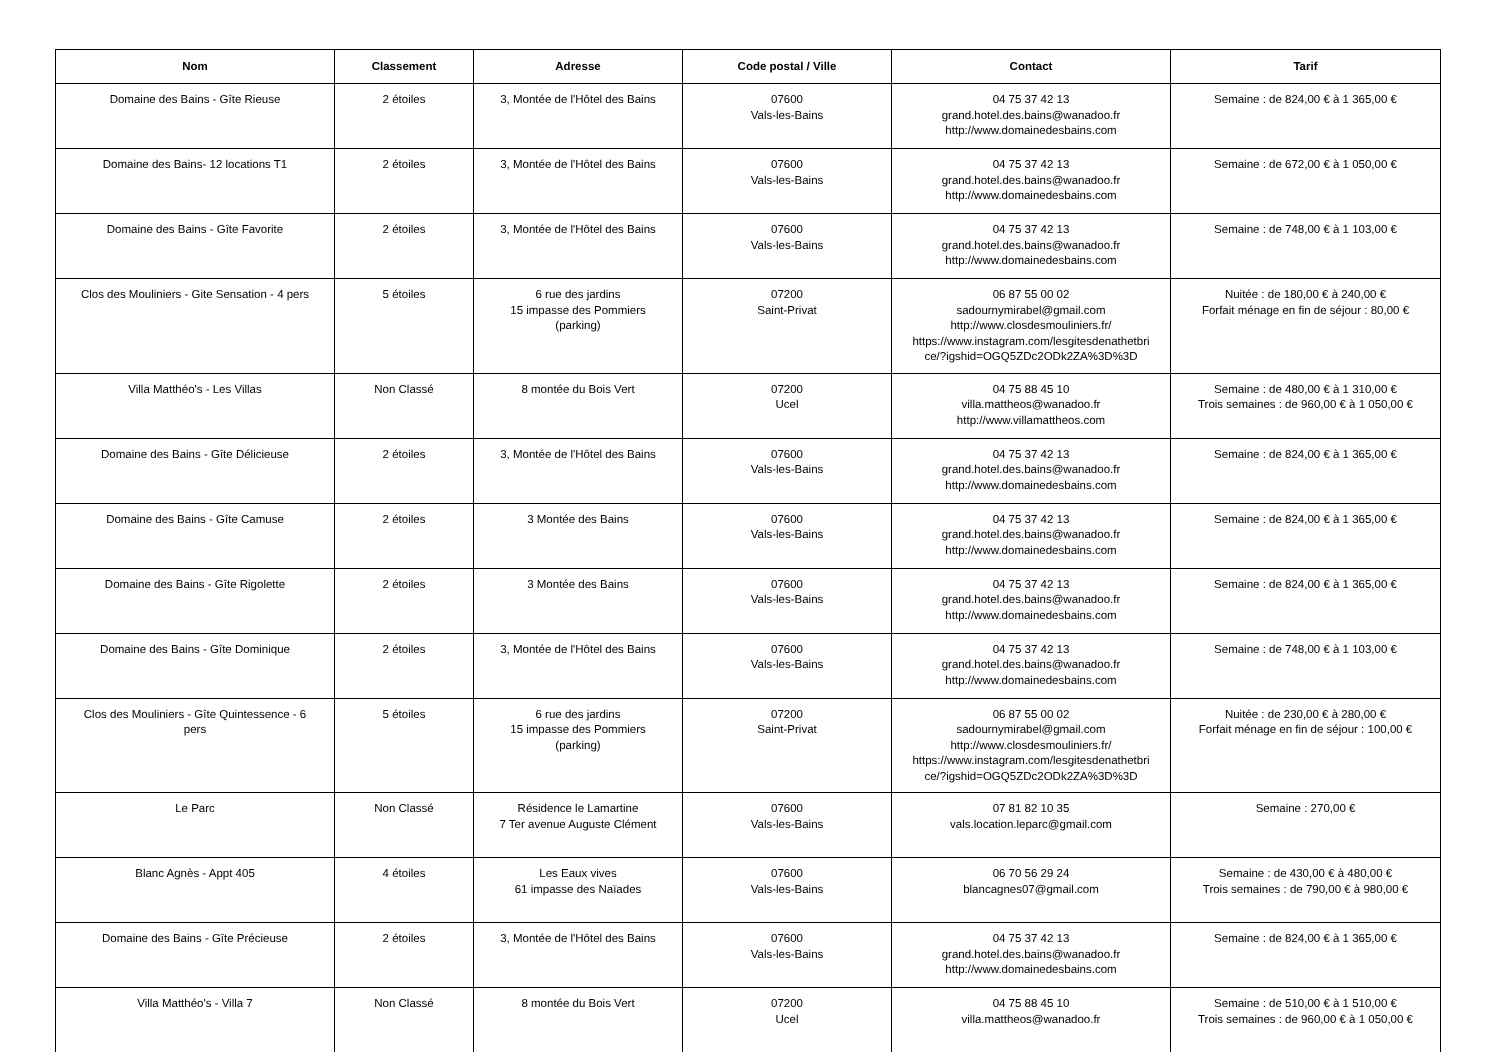| Nom | Classement | Adresse | Code postal / Ville | Contact | Tarif |
| --- | --- | --- | --- | --- | --- |
| Domaine des Bains - Gîte Rieuse | 2 étoiles | 3, Montée de l'Hôtel des Bains | 07600 Vals-les-Bains | 04 75 37 42 13 grand.hotel.des.bains@wanadoo.fr http://www.domainedesbains.com | Semaine : de 824,00 € à 1 365,00 € |
| Domaine des Bains- 12 locations T1 | 2 étoiles | 3, Montée de l'Hôtel des Bains | 07600 Vals-les-Bains | 04 75 37 42 13 grand.hotel.des.bains@wanadoo.fr http://www.domainedesbains.com | Semaine : de 672,00 € à 1 050,00 € |
| Domaine des Bains - Gîte Favorite | 2 étoiles | 3, Montée de l'Hôtel des Bains | 07600 Vals-les-Bains | 04 75 37 42 13 grand.hotel.des.bains@wanadoo.fr http://www.domainedesbains.com | Semaine : de 748,00 € à 1 103,00 € |
| Clos des Mouliniers - Gite Sensation - 4 pers | 5 étoiles | 6 rue des jardins 15 impasse des Pommiers (parking) | 07200 Saint-Privat | 06 87 55 00 02 sadournymirabel@gmail.com http://www.closdesmouliniers.fr/ https://www.instagram.com/lesgitesdenathetbri ce/?igshid=OGQ5ZDc2ODk2ZA%3D%3D | Nuitée : de 180,00 € à 240,00 € Forfait ménage en fin de séjour : 80,00 € |
| Villa Matthéo's - Les Villas | Non Classé | 8 montée du Bois Vert | 07200 Ucel | 04 75 88 45 10 villa.mattheos@wanadoo.fr http://www.villamattheos.com | Semaine : de 480,00 € à 1 310,00 € Trois semaines : de 960,00 € à 1 050,00 € |
| Domaine des Bains - Gîte Délicieuse | 2 étoiles | 3, Montée de l'Hôtel des Bains | 07600 Vals-les-Bains | 04 75 37 42 13 grand.hotel.des.bains@wanadoo.fr http://www.domainedesbains.com | Semaine : de 824,00 € à 1 365,00 € |
| Domaine des Bains - Gîte Camuse | 2 étoiles | 3 Montée des Bains | 07600 Vals-les-Bains | 04 75 37 42 13 grand.hotel.des.bains@wanadoo.fr http://www.domainedesbains.com | Semaine : de 824,00 € à 1 365,00 € |
| Domaine des Bains - Gîte Rigolette | 2 étoiles | 3 Montée des Bains | 07600 Vals-les-Bains | 04 75 37 42 13 grand.hotel.des.bains@wanadoo.fr http://www.domainedesbains.com | Semaine : de 824,00 € à 1 365,00 € |
| Domaine des Bains - Gîte Dominique | 2 étoiles | 3, Montée de l'Hôtel des Bains | 07600 Vals-les-Bains | 04 75 37 42 13 grand.hotel.des.bains@wanadoo.fr http://www.domainedesbains.com | Semaine : de 748,00 € à 1 103,00 € |
| Clos des Mouliniers - Gîte Quintessence - 6 pers | 5 étoiles | 6 rue des jardins 15 impasse des Pommiers (parking) | 07200 Saint-Privat | 06 87 55 00 02 sadournymirabel@gmail.com http://www.closdesmouliniers.fr/ https://www.instagram.com/lesgitesdenathetbri ce/?igshid=OGQ5ZDc2ODk2ZA%3D%3D | Nuitée : de 230,00 € à 280,00 € Forfait ménage en fin de séjour : 100,00 € |
| Le Parc | Non Classé | Résidence le Lamartine 7 Ter avenue Auguste Clément | 07600 Vals-les-Bains | 07 81 82 10 35 vals.location.leparc@gmail.com | Semaine : 270,00 € |
| Blanc Agnès - Appt 405 | 4 étoiles | Les Eaux vives 61 impasse des Naïades | 07600 Vals-les-Bains | 06 70 56 29 24 blancagnes07@gmail.com | Semaine : de 430,00 € à 480,00 € Trois semaines : de 790,00 € à 980,00 € |
| Domaine des Bains - Gîte Précieuse | 2 étoiles | 3, Montée de l'Hôtel des Bains | 07600 Vals-les-Bains | 04 75 37 42 13 grand.hotel.des.bains@wanadoo.fr http://www.domainedesbains.com | Semaine : de 824,00 € à 1 365,00 € |
| Villa Matthéo's - Villa 7 | Non Classé | 8 montée du Bois Vert | 07200 Ucel | 04 75 88 45 10 villa.mattheos@wanadoo.fr | Semaine : de 510,00 € à 1 510,00 € Trois semaines : de 960,00 € à 1 050,00 € |